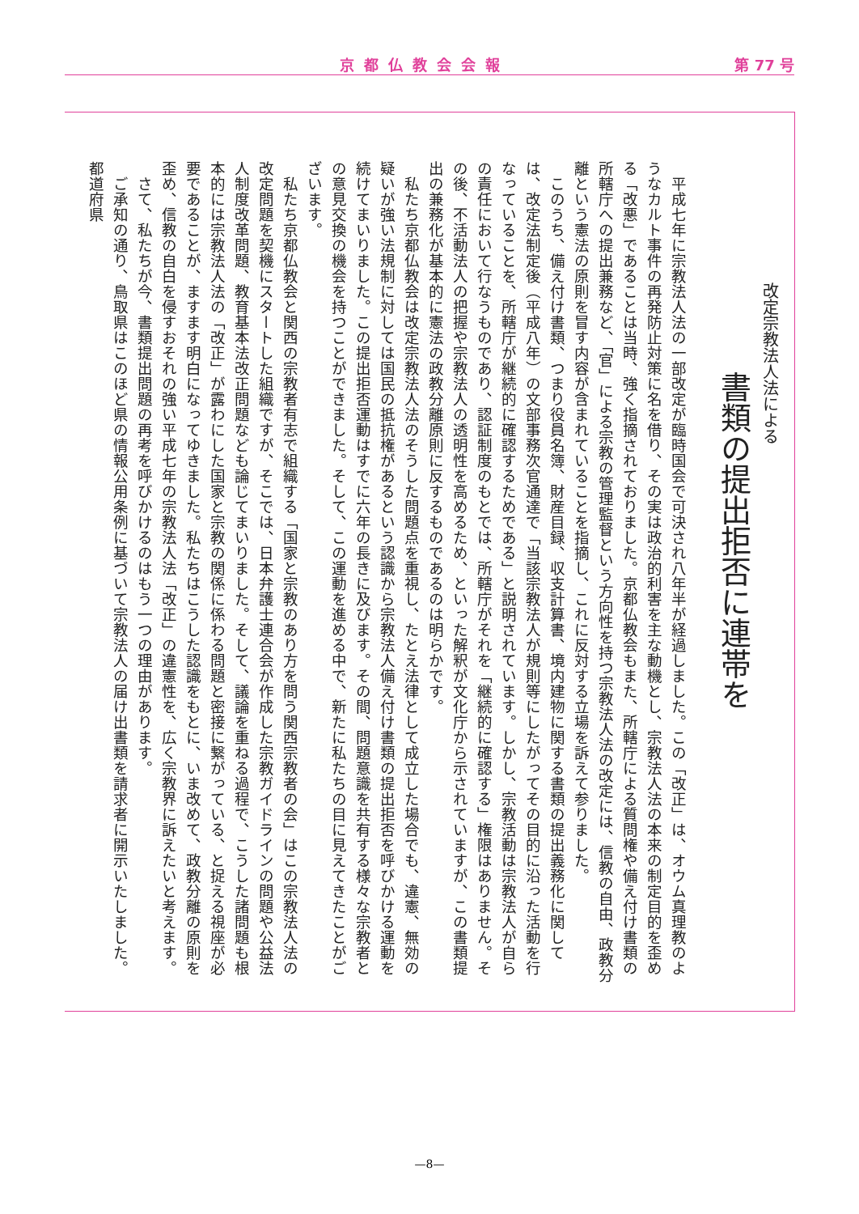京都仏教会会報 第 77 号
改定宗教法人法による
書類の提出拒否に連帯を
平成七年に宗教法人法の一部改定が臨時国会で可決され八年半が経過しました。この「改正」は、オウム真理教のようなカルト事件の再発防止対策に名を借り、その実は政治的利害を主な動機とし、宗教法人法の本来の制定目的を歪める「改悪」であることは当時、強く指摘されておりました。京都仏教会もまた、所轄庁による質問権や備え付け書類の所轄庁への提出兼務など、「官」による宗教の管理監督という方向性を持つ宗教法人法の改定には、信教の自由、政教分離という憲法の原則を冒す内容が含まれていることを指摘し、これに反対する立場を訴えて参りました。
このうち、備え付け書類、つまり役員名簿、財産目録、収支計算書、境内建物に関する書類の提出義務化に関しては、改定法制定後（平成八年）の文部事務次官通達で「当該宗教法人が規則等にしたがってその目的に沿った活動を行なっていることを、所轄庁が継続的に確認するためである」と説明されています。しかし、宗教活動は宗教法人が自らの責任において行なうものであり、認証制度のもとでは、所轄庁がそれを「継続的に確認する」権限はありません。その後、不活動法人の把握や宗教法人の透明性を高めるため、といった解釈が文化庁から示されていますが、この書類提出の兼務化が基本的に憲法の政教分離原則に反するものであるのは明らかです。
私たち京都仏教会は改定宗教法人法のそうした問題点を重視し、たとえ法律として成立した場合でも、違憲、無効の疑いが強い法規制に対しては国民の抵抗権があるという認識から宗教法人備え付け書類の提出拒否を呼びかける運動を続けてまいりました。この提出拒否運動はすでに六年の長きに及びます。その間、問題意識を共有する様々な宗教者との意見交換の機会を持つことができました。そして、この運動を進める中で、新たに私たちの目に見えてきたことがございます。
私たち京都仏教会と関西の宗教者有志で組織する「国家と宗教のあり方を問う関西宗教者の会」はこの宗教法人法の改定問題を契機にスタートした組織ですが、そこでは、日本弁護士連合会が作成した宗教ガイドラインの問題や公益法人制度改革問題、教育基本法改正問題なども論じてまいりました。そして、議論を重ねる過程で、こうした諸問題も根本的には宗教法人法の「改正」が露わにした国家と宗教の関係に係わる問題と密接に繋がっている、と捉える視座が必要であることが、ますます明白になってゆきました。私たちはこうした認識をもとに、いま改めて、政教分離の原則を歪め、信教の自白を侵すおそれの強い平成七年の宗教法人法「改正」の違憲性を、広く宗教界に訴えたいと考えます。
さて、私たちが今、書類提出問題の再考を呼びかけるのはもう一つの理由があります。
ご承知の通り、鳥取県はこのほど県の情報公用条例に基づいて宗教法人の届け出書類を請求者に開示いたしました。都道府県
—8—